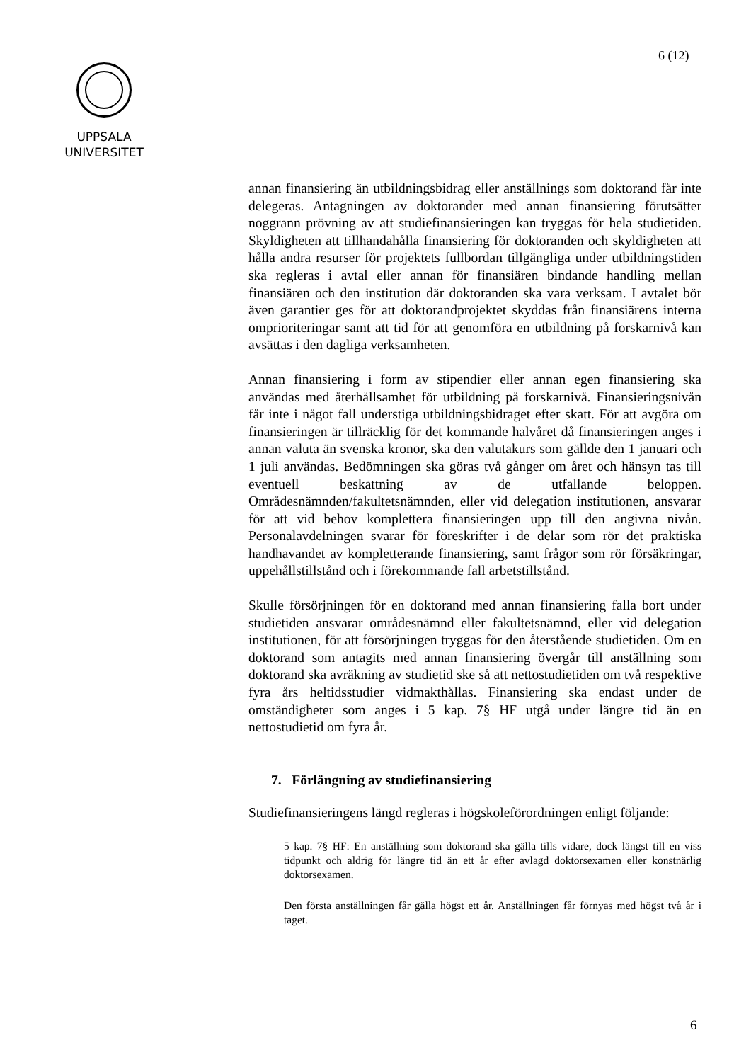6 (12)
UPPSALA
UNIVERSITET
annan finansiering än utbildningsbidrag eller anställnings som doktorand får inte delegeras. Antagningen av doktorander med annan finansiering förutsätter noggrann prövning av att studiefinansieringen kan tryggas för hela studietiden. Skyldigheten att tillhandahålla finansiering för doktoranden och skyldigheten att hålla andra resurser för projektets fullbordan tillgängliga under utbildningstiden ska regleras i avtal eller annan för finansiären bindande handling mellan finansiären och den institution där doktoranden ska vara verksam. I avtalet bör även garantier ges för att doktorandprojektet skyddas från finansiärens interna omprioriteringar samt att tid för att genomföra en utbildning på forskarnivå kan avsättas i den dagliga verksamheten.
Annan finansiering i form av stipendier eller annan egen finansiering ska användas med återhållsamhet för utbildning på forskarnivå. Finansieringsnivån får inte i något fall understiga utbildningsbidraget efter skatt. För att avgöra om finansieringen är tillräcklig för det kommande halvåret då finansieringen anges i annan valuta än svenska kronor, ska den valutakurs som gällde den 1 januari och 1 juli användas. Bedömningen ska göras två gånger om året och hänsyn tas till eventuell beskattning av de utfallande beloppen. Områdesnämnden/fakultetsnämnden, eller vid delegation institutionen, ansvarar för att vid behov komplettera finansieringen upp till den angivna nivån. Personalavdelningen svarar för föreskrifter i de delar som rör det praktiska handhavandet av kompletterande finansiering, samt frågor som rör försäkringar, uppehållstillstånd och i förekommande fall arbetstillstånd.
Skulle försörjningen för en doktorand med annan finansiering falla bort under studietiden ansvarar områdesnämnd eller fakultetsnämnd, eller vid delegation institutionen, för att försörjningen tryggas för den återstående studietiden. Om en doktorand som antagits med annan finansiering övergår till anställning som doktorand ska avräkning av studietid ske så att nettostudietiden om två respektive fyra års heltidsstudier vidmakthållas. Finansiering ska endast under de omständigheter som anges i 5 kap. 7§ HF utgå under längre tid än en nettostudietid om fyra år.
7. Förlängning av studiefinansiering
Studiefinansieringens längd regleras i högskoleförordningen enligt följande:
5 kap. 7§ HF: En anställning som doktorand ska gälla tills vidare, dock längst till en viss tidpunkt och aldrig för längre tid än ett år efter avlagd doktorsexamen eller konstnärlig doktorsexamen.
Den första anställningen får gälla högst ett år. Anställningen får förnyas med högst två år i taget.
6